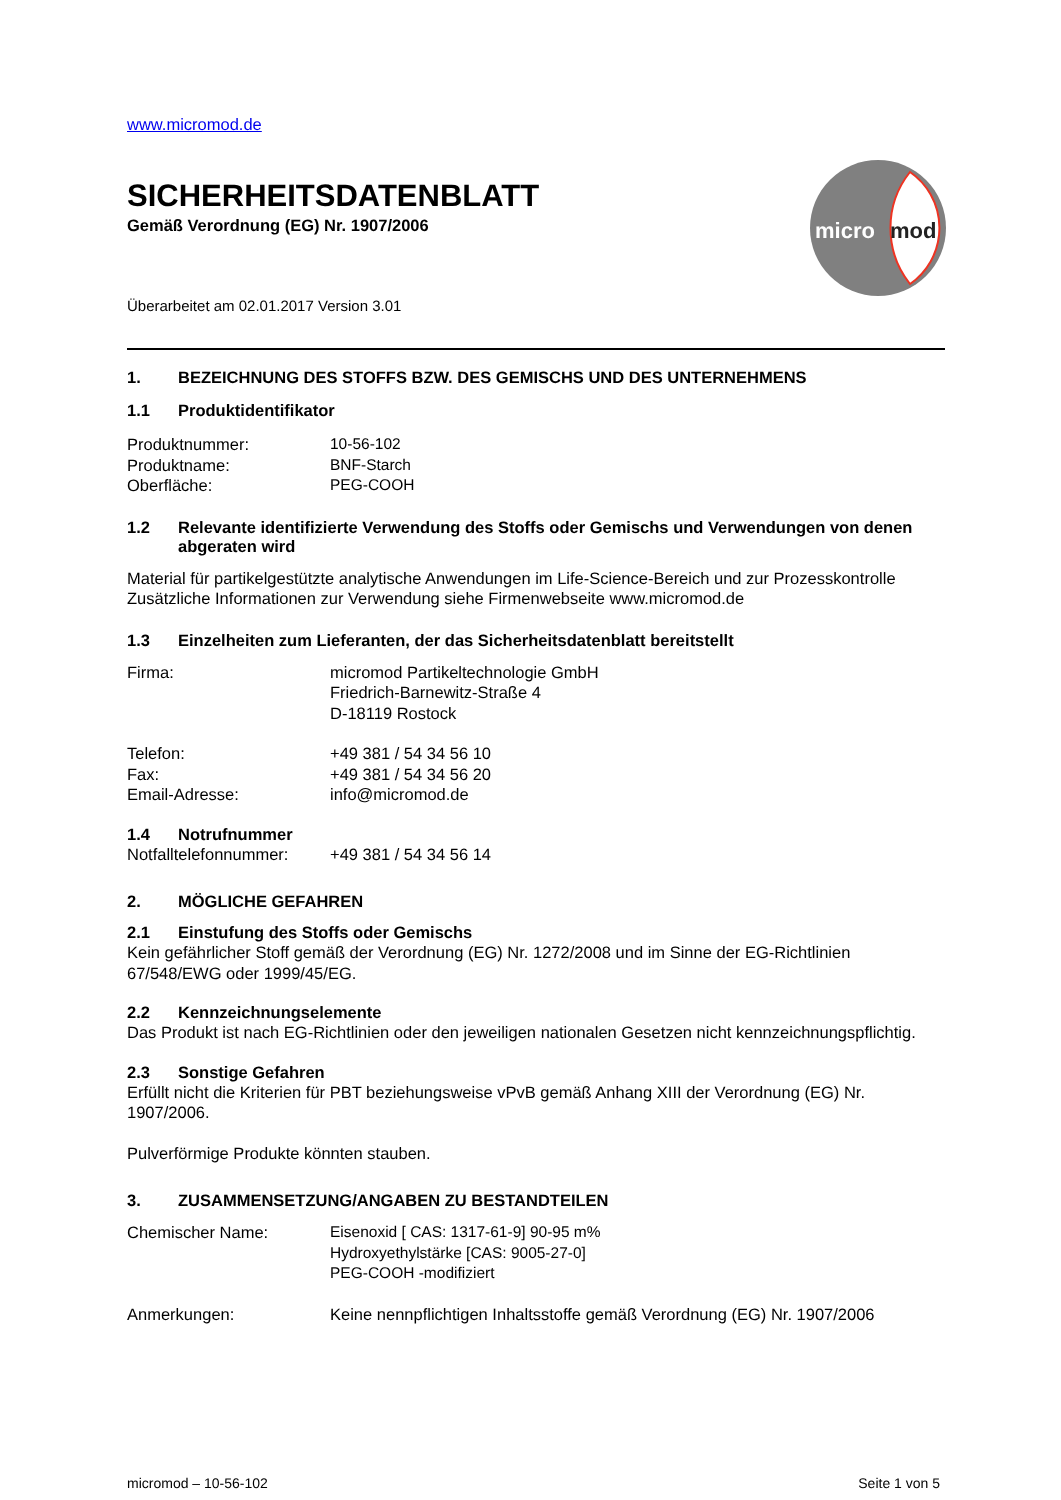micro
mod
www.micromod.de
SICHERHEITSDATENBLATT
Gemäß Verordnung (EG) Nr. 1907/2006
Überarbeitet am 02.01.2017 Version 3.01
1. BEZEICHNUNG DES STOFFS BZW. DES GEMISCHS UND DES UNTERNEHMENS
1.1 Produktidentifikator
Produktnummer: 10-56-102
Produktname: BNF-Starch
Oberfläche: PEG-COOH
1.2 Relevante identifizierte Verwendung des Stoffs oder Gemischs und Verwendungen von denen abgeraten wird
Material für partikelgestützte analytische Anwendungen im Life-Science-Bereich und zur Prozesskontrolle
Zusätzliche Informationen zur Verwendung siehe Firmenwebseite www.micromod.de
1.3 Einzelheiten zum Lieferanten, der das Sicherheitsdatenblatt bereitstellt
Firma: micromod Partikeltechnologie GmbH
Friedrich-Barnewitz-Straße 4
D-18119 Rostock
Telefon: +49 381 / 54 34 56 10
Fax: +49 381 / 54 34 56 20
Email-Adresse: info@micromod.de
1.4 Notrufnummer
Notfalltelefonnummer: +49 381 / 54 34 56 14
2. MÖGLICHE GEFAHREN
2.1 Einstufung des Stoffs oder Gemischs
Kein gefährlicher Stoff gemäß der Verordnung (EG) Nr. 1272/2008 und im Sinne der EG-Richtlinien 67/548/EWG oder 1999/45/EG.
2.2 Kennzeichnungselemente
Das Produkt ist nach EG-Richtlinien oder den jeweiligen nationalen Gesetzen nicht kennzeichnungspflichtig.
2.3 Sonstige Gefahren
Erfüllt nicht die Kriterien für PBT beziehungsweise vPvB gemäß Anhang XIII der Verordnung (EG) Nr. 1907/2006.
Pulverförmige Produkte könnten stauben.
3. ZUSAMMENSETZUNG/ANGABEN ZU BESTANDTEILEN
Chemischer Name: Eisenoxid [ CAS: 1317-61-9] 90-95 m%
Hydroxyethylstärke [CAS: 9005-27-0]
PEG-COOH -modifiziert
Anmerkungen: Keine nennpflichtigen Inhaltsstoffe gemäß Verordnung (EG) Nr. 1907/2006
micromod – 10-56-102 Seite 1 von 5